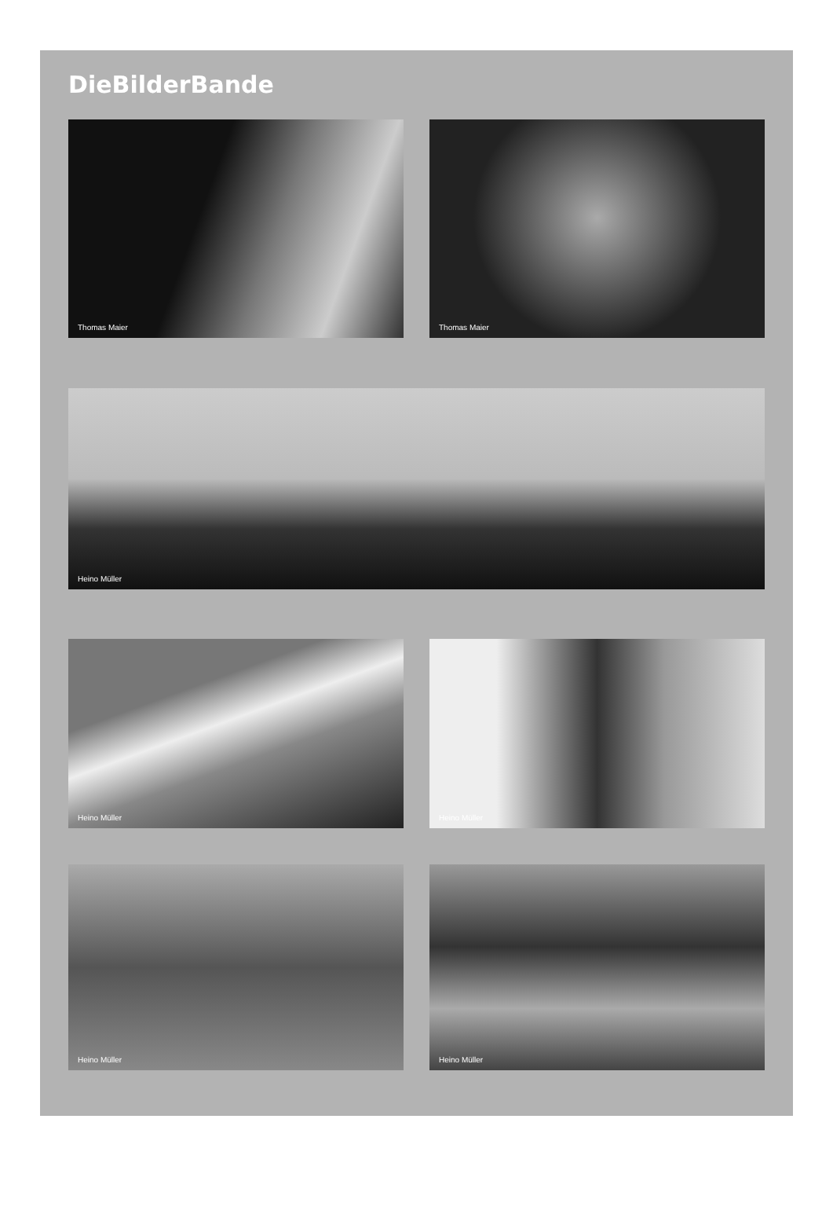DieBilderBande
Thomas Maier Thomas Maier
Heino Müller
Heino Müller Heino Müller
Heino Müller Heino Müller